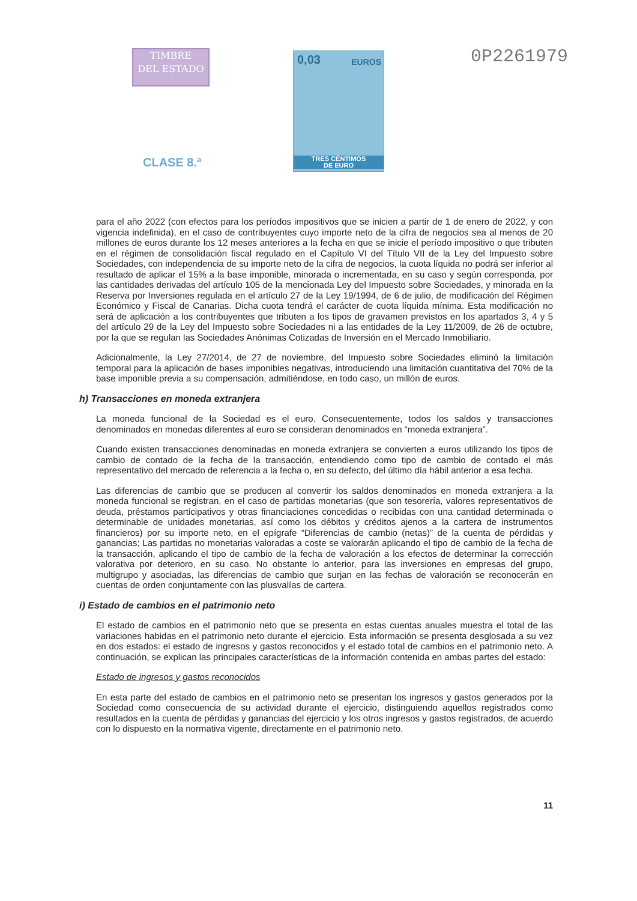TIMBRE
DEL ESTADO
CLASE 8.ª
0,03 EUROS
TRES CÉNTIMOS
DE EURO
0P2261979
para el año 2022 (con efectos para los períodos impositivos que se inicien a partir de 1 de enero de 2022, y con vigencia indefinida), en el caso de contribuyentes cuyo importe neto de la cifra de negocios sea al menos de 20 millones de euros durante los 12 meses anteriores a la fecha en que se inicie el período impositivo o que tributen en el régimen de consolidación fiscal regulado en el Capítulo VI del Título VII de la Ley del Impuesto sobre Sociedades, con independencia de su importe neto de la cifra de negocios, la cuota líquida no podrá ser inferior al resultado de aplicar el 15% a la base imponible, minorada o incrementada, en su caso y según corresponda, por las cantidades derivadas del artículo 105 de la mencionada Ley del Impuesto sobre Sociedades, y minorada en la Reserva por Inversiones regulada en el artículo 27 de la Ley 19/1994, de 6 de julio, de modificación del Régimen Económico y Fiscal de Canarias. Dicha cuota tendrá el carácter de cuota líquida mínima. Esta modificación no será de aplicación a los contribuyentes que tributen a los tipos de gravamen previstos en los apartados 3, 4 y 5 del artículo 29 de la Ley del Impuesto sobre Sociedades ni a las entidades de la Ley 11/2009, de 26 de octubre, por la que se regulan las Sociedades Anónimas Cotizadas de Inversión en el Mercado Inmobiliario.
Adicionalmente, la Ley 27/2014, de 27 de noviembre, del Impuesto sobre Sociedades eliminó la limitación temporal para la aplicación de bases imponibles negativas, introduciendo una limitación cuantitativa del 70% de la base imponible previa a su compensación, admitiéndose, en todo caso, un millón de euros.
h) Transacciones en moneda extranjera
La moneda funcional de la Sociedad es el euro. Consecuentemente, todos los saldos y transacciones denominados en monedas diferentes al euro se consideran denominados en “moneda extranjera”.
Cuando existen transacciones denominadas en moneda extranjera se convierten a euros utilizando los tipos de cambio de contado de la fecha de la transacción, entendiendo como tipo de cambio de contado el más representativo del mercado de referencia a la fecha o, en su defecto, del último día hábil anterior a esa fecha.
Las diferencias de cambio que se producen al convertir los saldos denominados en moneda extranjera a la moneda funcional se registran, en el caso de partidas monetarias (que son tesorería, valores representativos de deuda, préstamos participativos y otras financiaciones concedidas o recibidas con una cantidad determinada o determinable de unidades monetarias, así como los débitos y créditos ajenos a la cartera de instrumentos financieros) por su importe neto, en el epígrafe “Diferencias de cambio (netas)” de la cuenta de pérdidas y ganancias; Las partidas no monetarias valoradas a coste se valorarán aplicando el tipo de cambio de la fecha de la transacción, aplicando el tipo de cambio de la fecha de valoración a los efectos de determinar la corrección valorativa por deterioro, en su caso. No obstante lo anterior, para las inversiones en empresas del grupo, multigrupo y asociadas, las diferencias de cambio que surjan en las fechas de valoración se reconocerán en cuentas de orden conjuntamente con las plusvalías de cartera.
i) Estado de cambios en el patrimonio neto
El estado de cambios en el patrimonio neto que se presenta en estas cuentas anuales muestra el total de las variaciones habidas en el patrimonio neto durante el ejercicio. Esta información se presenta desglosada a su vez en dos estados: el estado de ingresos y gastos reconocidos y el estado total de cambios en el patrimonio neto. A continuación, se explican las principales características de la información contenida en ambas partes del estado:
Estado de ingresos y gastos reconocidos
En esta parte del estado de cambios en el patrimonio neto se presentan los ingresos y gastos generados por la Sociedad como consecuencia de su actividad durante el ejercicio, distinguiendo aquellos registrados como resultados en la cuenta de pérdidas y ganancias del ejercicio y los otros ingresos y gastos registrados, de acuerdo con lo dispuesto en la normativa vigente, directamente en el patrimonio neto.
11